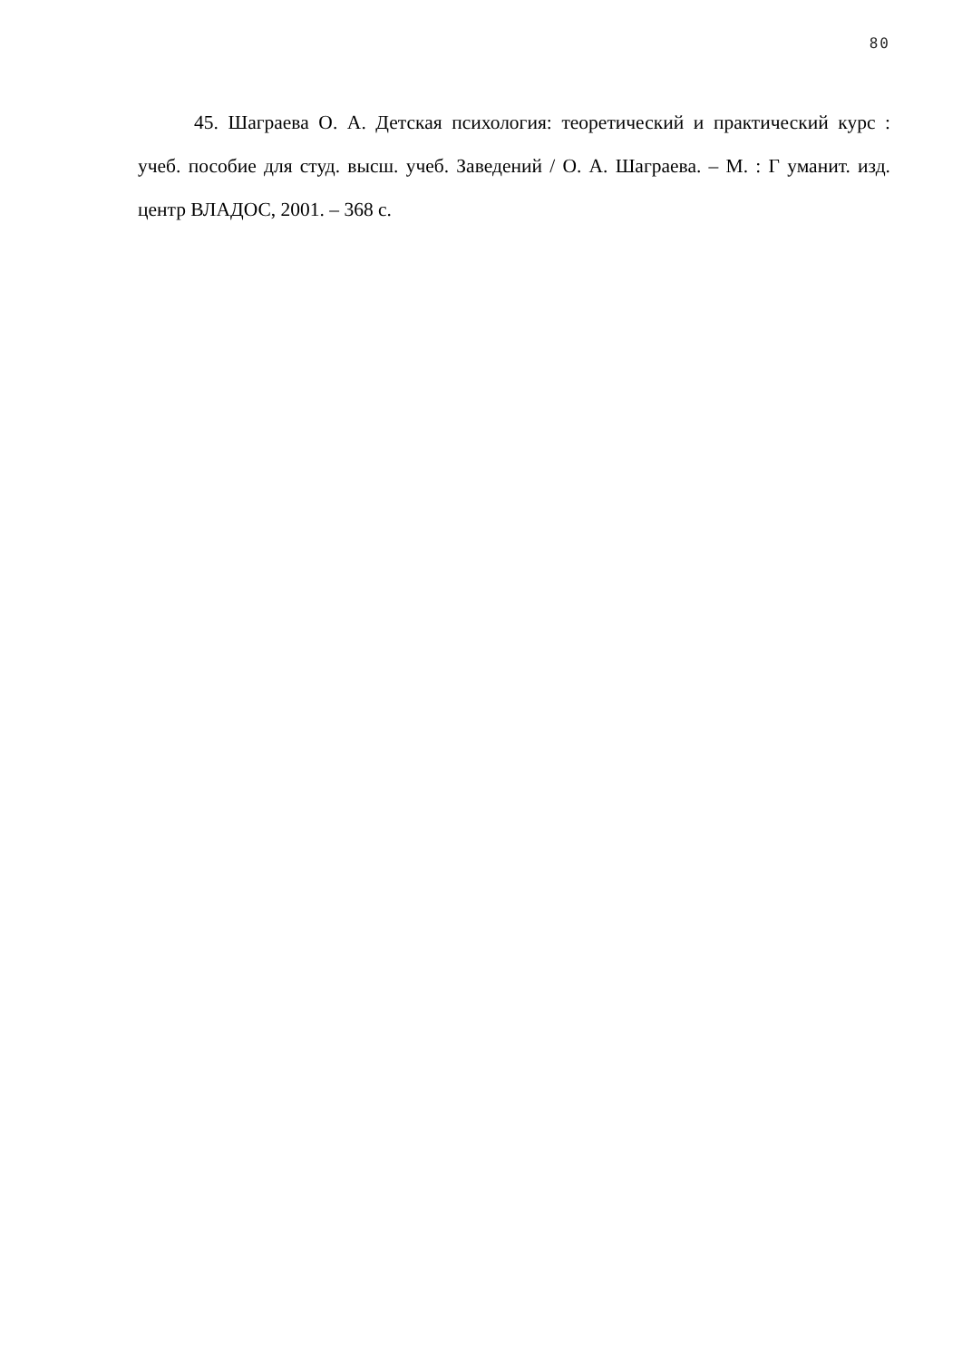80
45. Шаграева О. А. Детская психология: теоретический и практический курс : учеб. пособие для студ. высш. учеб. Заведений / О. А. Шаграева. – М. : Г уманит. изд. центр ВЛАДОС, 2001. – 368 с.